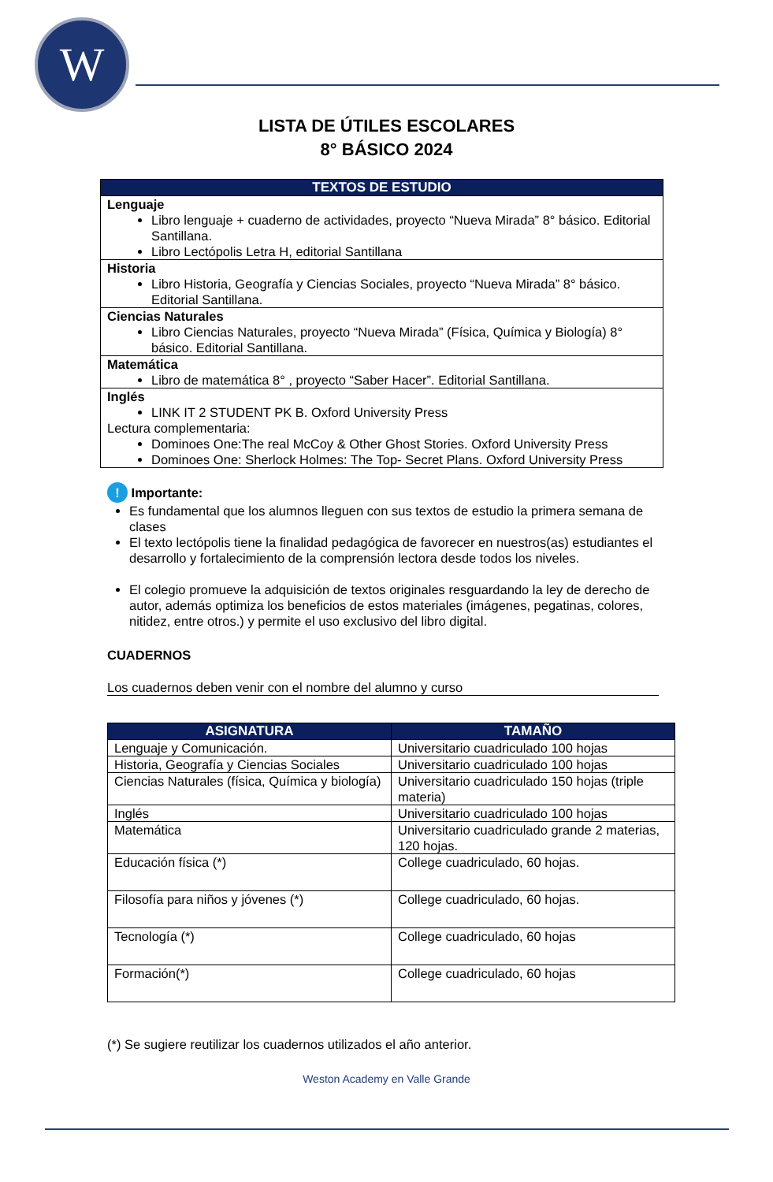W
LISTA DE ÚTILES ESCOLARES
8° BÁSICO 2024
| TEXTOS DE ESTUDIO |
| --- |
| Lenguaje Libro lenguaje + cuaderno de actividades, proyecto “Nueva Mirada” 8° básico. Editorial Santillana. Libro Lectópolis Letra H, editorial Santillana |
| Historia Libro Historia, Geografía y Ciencias Sociales, proyecto “Nueva Mirada” 8° básico. Editorial Santillana. |
| Ciencias Naturales Libro Ciencias Naturales, proyecto “Nueva Mirada” (Física, Química y Biología) 8° básico. Editorial Santillana. |
| Matemática Libro de matemática 8° , proyecto “Saber Hacer”. Editorial Santillana. |
| Inglés LINK IT 2 STUDENT PK B. Oxford University Press Lectura complementaria: Dominoes One:The real McCoy & Other Ghost Stories. Oxford University Press Dominoes One: Sherlock Holmes: The Top- Secret Plans. Oxford University Press |
! Importante:
Es fundamental que los alumnos lleguen con sus textos de estudio la primera semana de clases
El texto lectópolis tiene la finalidad pedagógica de favorecer en nuestros(as) estudiantes el desarrollo y fortalecimiento de la comprensión lectora desde todos los niveles.
El colegio promueve la adquisición de textos originales resguardando la ley de derecho de autor, además optimiza los beneficios de estos materiales (imágenes, pegatinas, colores, nitidez, entre otros.) y permite el uso exclusivo del libro digital.
CUADERNOS
Los cuadernos deben venir con el nombre del alumno y curso
| ASIGNATURA | TAMAÑO |
| --- | --- |
| Lenguaje y Comunicación. | Universitario cuadriculado 100 hojas |
| Historia, Geografía y Ciencias Sociales | Universitario cuadriculado 100 hojas |
| Ciencias Naturales (física, Química y biología) | Universitario cuadriculado 150 hojas (triple materia) |
| Inglés | Universitario cuadriculado 100 hojas |
| Matemática | Universitario cuadriculado grande 2 materias, 120 hojas. |
| Educación física (*) | College cuadriculado, 60 hojas. |
| Filosofía para niños y jóvenes (*) | College cuadriculado, 60 hojas. |
| Tecnología (*) | College cuadriculado, 60 hojas |
| Formación(*) | College cuadriculado, 60 hojas |
(*) Se sugiere reutilizar los cuadernos utilizados el año anterior.
Weston Academy en Valle Grande